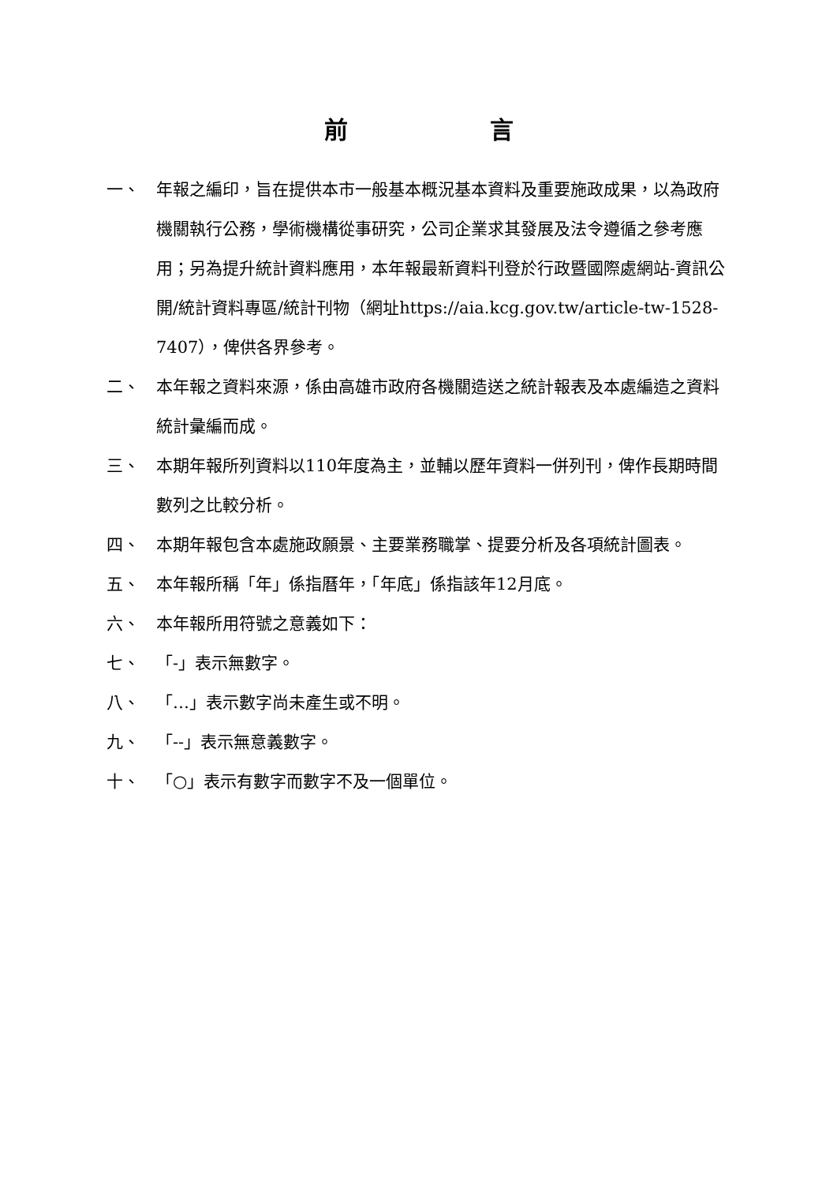前言
一、 年報之編印，旨在提供本市一般基本概況基本資料及重要施政成果，以為政府機關執行公務，學術機構從事研究，公司企業求其發展及法令遵循之參考應用；另為提升統計資料應用，本年報最新資料刊登於行政暨國際處網站-資訊公開/統計資料專區/統計刊物（網址https://aia.kcg.gov.tw/article-tw-1528-7407），俾供各界參考。
二、 本年報之資料來源，係由高雄市政府各機關造送之統計報表及本處編造之資料統計彙編而成。
三、 本期年報所列資料以110年度為主，並輔以歷年資料一併列刊，俾作長期時間數列之比較分析。
四、 本期年報包含本處施政願景、主要業務職掌、提要分析及各項統計圖表。
五、 本年報所稱「年」係指曆年，「年底」係指該年12月底。
六、 本年報所用符號之意義如下：
七、 「-」表示無數字。
八、 「…」表示數字尚未產生或不明。
九、 「--」表示無意義數字。
十、 「○」表示有數字而數字不及一個單位。